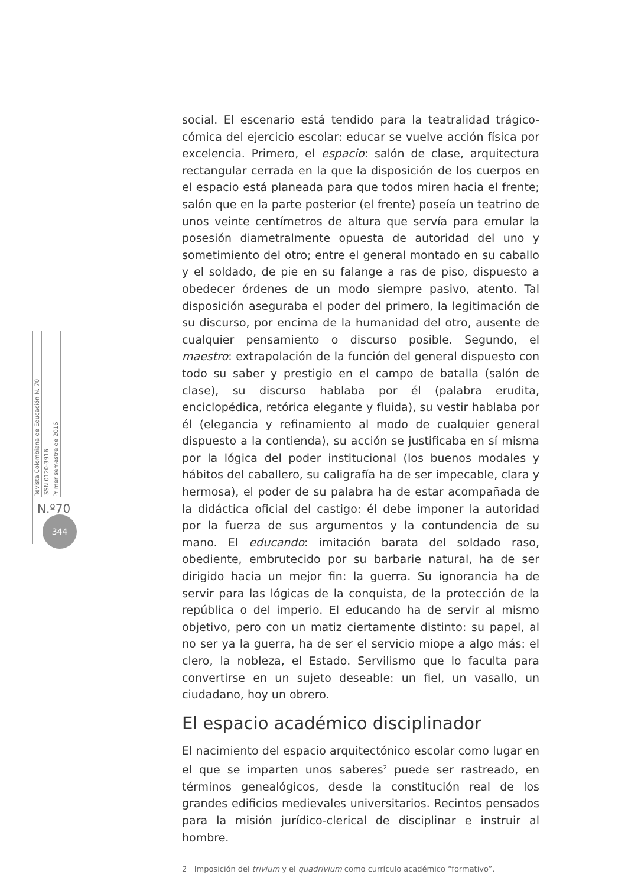Revista Colombiana de Educación N. 70
ISSN 0120-3916
Primer semestre de 2016
N.º70
344
social. El escenario está tendido para la teatralidad trágico-cómica del ejercicio escolar: educar se vuelve acción física por excelencia. Primero, el espacio: salón de clase, arquitectura rectangular cerrada en la que la disposición de los cuerpos en el espacio está planeada para que todos miren hacia el frente; salón que en la parte posterior (el frente) poseía un teatrino de unos veinte centímetros de altura que servía para emular la posesión diametralmente opuesta de autoridad del uno y sometimiento del otro; entre el general montado en su caballo y el soldado, de pie en su falange a ras de piso, dispuesto a obedecer órdenes de un modo siempre pasivo, atento. Tal disposición aseguraba el poder del primero, la legitimación de su discurso, por encima de la humanidad del otro, ausente de cualquier pensamiento o discurso posible. Segundo, el maestro: extrapolación de la función del general dispuesto con todo su saber y prestigio en el campo de batalla (salón de clase), su discurso hablaba por él (palabra erudita, enciclopédica, retórica elegante y fluida), su vestir hablaba por él (elegancia y refinamiento al modo de cualquier general dispuesto a la contienda), su acción se justificaba en sí misma por la lógica del poder institucional (los buenos modales y hábitos del caballero, su caligrafía ha de ser impecable, clara y hermosa), el poder de su palabra ha de estar acompañada de la didáctica oficial del castigo: él debe imponer la autoridad por la fuerza de sus argumentos y la contundencia de su mano. El educando: imitación barata del soldado raso, obediente, embrutecido por su barbarie natural, ha de ser dirigido hacia un mejor fin: la guerra. Su ignorancia ha de servir para las lógicas de la conquista, de la protección de la república o del imperio. El educando ha de servir al mismo objetivo, pero con un matiz ciertamente distinto: su papel, al no ser ya la guerra, ha de ser el servicio miope a algo más: el clero, la nobleza, el Estado. Servilismo que lo faculta para convertirse en un sujeto deseable: un fiel, un vasallo, un ciudadano, hoy un obrero.
El espacio académico disciplinador
El nacimiento del espacio arquitectónico escolar como lugar en el que se imparten unos saberes<sup>2</sup> puede ser rastreado, en términos genealógicos, desde la constitución real de los grandes edificios medievales universitarios. Recintos pensados para la misión jurídico-clerical de disciplinar e instruir al hombre.
2 Imposición del trivium y el quadrivium como currículo académico “formativo”.